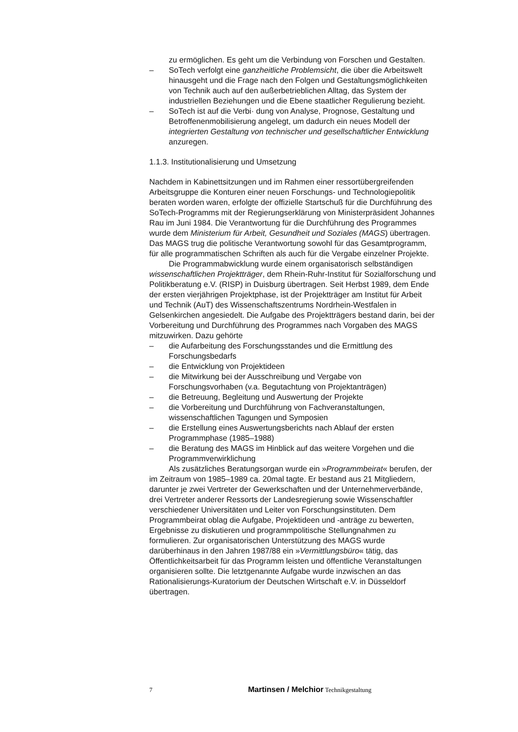zu ermöglichen. Es geht um die Verbindung von Forschen und Gestalten.
– SoTech verfolgt eine ganzheitliche Problemsicht, die über die Arbeitswelt hinausgeht und die Frage nach den Folgen und Gestaltungsmöglichkeiten von Technik auch auf den außerbetrieblichen Alltag, das System der industriellen Beziehungen und die Ebene staatlicher Regulierung bezieht.
– SoTech ist auf die Verbi· dung von Analyse, Prognose, Gestaltung und Betroffenenmobilisierung angelegt, um dadurch ein neues Modell der integrierten Gestaltung von technischer und gesellschaftlicher Entwicklung anzuregen.
1.1.3. Institutionalisierung und Umsetzung
Nachdem in Kabinettsitzungen und im Rahmen einer ressortübergreifenden Arbeitsgruppe die Konturen einer neuen Forschungs- und Technologiepolitik beraten worden waren, erfolgte der offizielle Startschuß für die Durchführung des SoTech-Programms mit der Regierungserklärung von Ministerpräsident Johannes Rau im Juni 1984. Die Verantwortung für die Durchführung des Programmes wurde dem Ministerium für Arbeit, Gesundheit und Soziales (MAGS) übertragen. Das MAGS trug die politische Verantwortung sowohl für das Gesamtprogramm, für alle programmatischen Schriften als auch für die Vergabe einzelner Projekte.
Die Programmabwicklung wurde einem organisatorisch selbständigen wissenschaftlichen Projektträger, dem Rhein-Ruhr-Institut für Sozialforschung und Politikberatung e.V. (RISP) in Duisburg übertragen. Seit Herbst 1989, dem Ende der ersten vierjährigen Projektphase, ist der Projektträger am Institut für Arbeit und Technik (AuT) des Wissenschaftszentrums Nordrhein-Westfalen in Gelsenkirchen angesiedelt. Die Aufgabe des Projektträgers bestand darin, bei der Vorbereitung und Durchführung des Programmes nach Vorgaben des MAGS mitzuwirken. Dazu gehörte
– die Aufarbeitung des Forschungsstandes und die Ermittlung des Forschungsbedarfs
– die Entwicklung von Projektideen
– die Mitwirkung bei der Ausschreibung und Vergabe von Forschungsvorhaben (v.a. Begutachtung von Projektanträgen)
– die Betreuung, Begleitung und Auswertung der Projekte
– die Vorbereitung und Durchführung von Fachveranstaltungen, wissenschaftlichen Tagungen und Symposien
– die Erstellung eines Auswertungsberichts nach Ablauf der ersten Programmphase (1985–1988)
– die Beratung des MAGS im Hinblick auf das weitere Vorgehen und die Programmverwirklichung
Als zusätzliches Beratungsorgan wurde ein »Programmbeirat« berufen, der im Zeitraum von 1985–1989 ca. 20mal tagte. Er bestand aus 21 Mitgliedern, darunter je zwei Vertreter der Gewerkschaften und der Unternehmerverbände, drei Vertreter anderer Ressorts der Landesregierung sowie Wissenschaftler verschiedener Universitäten und Leiter von Forschungsinstituten. Dem Programmbeirat oblag die Aufgabe, Projektideen und -anträge zu bewerten, Ergebnisse zu diskutieren und programmpolitische Stellungnahmen zu formulieren. Zur organisatorischen Unterstützung des MAGS wurde darüberhinaus in den Jahren 1987/88 ein »Vermittlungsbüro« tätig, das Öffentlichkeitsarbeit für das Programm leisten und öffentliche Veranstaltungen organisieren sollte. Die letztgenannte Aufgabe wurde inzwischen an das Rationalisierungs-Kuratorium der Deutschen Wirtschaft e.V. in Düsseldorf übertragen.
7 Martinsen / Melchior Technikgestaltung